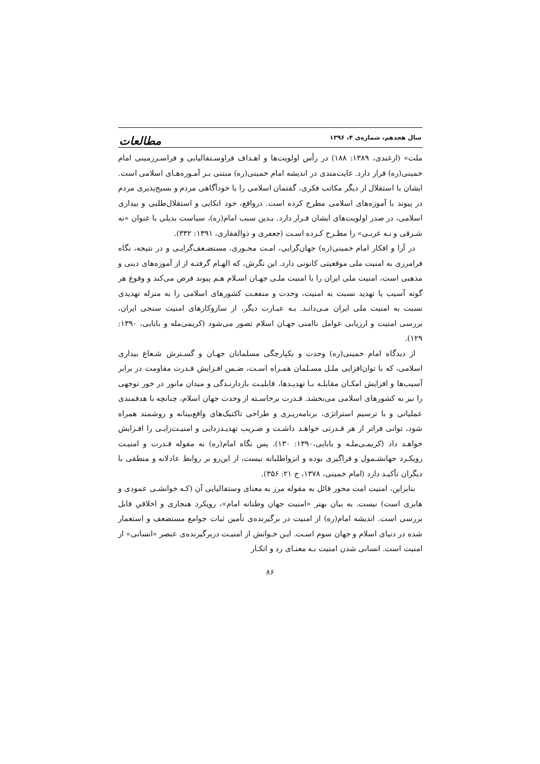سال هجدهم، شماره‌ی ۴، ۱۳۹۶ مطالعات
ملت» (ازغندی، ۱۳۸۹: ۱۸۸) در رأس اولویت‌ها و اهـداف فراوسـتفالیایی و فراسـرزمینی امام خمینی(ره) قرار دارد. غایت‌مندی در اندیشه امام خمینی(ره) مبتنی بـر آمـوزه‌هـای اسلامی است. ایشان با استقلال از دیگر مکاتب فکری، گفتمان اسلامی را با خودآگاهی مردم و بسیج‌پذیری مردم در پیوند با آموزه‌های اسلامی مطرح کرده است. درواقع، خود اتکایی و استقلال‌طلبی و بیداری اسلامی، در صدر اولویت‌های ایشان قـرار دارد. بـدین سبب امام(ره)، سیاست بدیلی با عنوان «نه شـرقی و نـه غربـی» را مطـرح کـرده اسـت (جعفری و ذوالفقاری، ۱۳۹۱: ۳۳۲).
در آرا و افکار امام خمینی(ره) جهان‌گرایی، امـت محـوری، مستضـعف‌گرایـی و در نتیجه، نگاه فرامرزی به امنیت ملی موقعیتی کانونی دارد. این نگرش، که الهـام گرفتـه از از آموزه‌های دینی و مذهبی است، امنیت ملی ایران را با امنیت ملـی جهـان اسـلام هـم پیوند فرض می‌کند و وقوع هر گونه آسیب یا تهدید نسبت به امنیت، وحدت و منفعـت کشورهای اسلامی را به منزله تهدیدی نسبت به امنیت ملی ایران مـی‌دانـد. بـه عبـارت دیگر، از سازوکارهای امنیت سنجی ایران، بررسی امنیت و ارزیابی عوامل ناامنی جهـان اسلام تصور می‌شود (کریمی‌مله و بابایی، ۱۳۹۰: ۱۲۹).
از دیدگاه امام خمینی(ره) وحدت و یکپارچگی مسلمانان جهـان و گسـترش شـعاع بیداری اسلامی، که با توان‌افزایی ملـل مسـلمان همـراه اسـت، ضـمن افـزایش قـدرت مقاومت در برابر آسیب‌ها و افزایش امکـان مقابلـه بـا تهدیـدها، قابلیـت بازدارنـدگی و میدان مانور در خور توجهی را نیز به کشورهای اسلامی می‌بخشد. قـدرت برخاسـته از وحدت جهان اسلام، چنانچه با هدفمندی عملیاتی و با ترسیم استراتژی، برنامه‌ریـزی و طراحی تاکتیک‌های واقع‌بینانه و روشمند همراه شود، توانی فراتر از هر قـدرتی خواهـد داشـت و ضـریب تهدیـدزدایی و امنیـت‌زایـی را افـزایش خواهـد داد (کریمـی‌ملـه و بابایی،۱۳۹۰: ۱۳۰). پس نگاه امام(ره) به مقوله قـدرت و امنیـت رویکـرد جهانشـمول و فراگیری بوده و انزواطلبانه نیست، از این‌رو بر روابط عادلانه و منطقی با دیگران تأکیـد دارد (امام خمینی، ۱۳۷۸، ج ۲۱: ۳۵۶).
بنابراین، امنیت امت محور قائل به مقوله مرز به معنای وستفالیایی آن (کـه خوانشـی عمودی و هابزی است) نیست. به بیان بهتر «امنیت جهان وطنانه امام»، رویکرد هنجاری و اخلاقیِ قابل بررسی است. اندیشه امام(ره) از امنیت در برگیرنده‌ی تأمین ثبات جوامع مستضعف و استعمار شده در دنیای اسلام و جهان سوم اسـت. ایـن خـوانش از امنیـت دربرگیرنده‌ی عنصر «انسانی» از امنیت است. انسانی شدن امنیت بـه معنـای رد و انکـار
۸۶